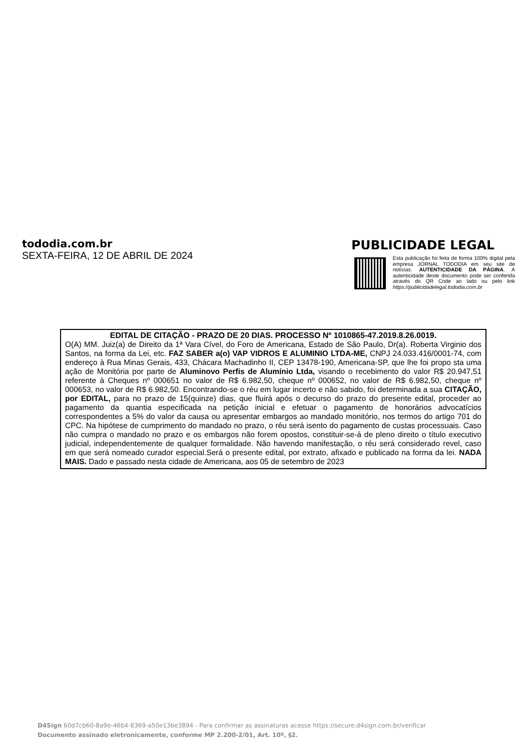tododia.com.br
SEXTA-FEIRA, 12 DE ABRIL DE 2024
PUBLICIDADE LEGAL
Esta publicação foi feita de forma 100% digital pela empresa JORNAL TODODIA em seu site de notícias. AUTENTICIDADE DA PÁGINA. A autenticidade deste documento pode ser conferida através do QR Code ao lado ou pelo link https://publicidadelegal.tododia.com.br
EDITAL DE CITAÇÃO - PRAZO DE 20 DIAS. PROCESSO Nº 1010865-47.2019.8.26.0019.
O(A) MM. Juiz(a) de Direito da 1ª Vara Cível, do Foro de Americana, Estado de São Paulo, Dr(a). Roberta Virginio dos Santos, na forma da Lei, etc. FAZ SABER a(o) VAP VIDROS E ALUMINIO LTDA-ME, CNPJ 24.033.416/0001-74, com endereço à Rua Minas Gerais, 433, Chácara Machadinho II, CEP 13478-190, Americana-SP, que lhe foi propo sta uma ação de Monitória por parte de Aluminovo Perfis de Alumínio Ltda, visando o recebimento do valor R$ 20.947,51 referente à Cheques nº 000651 no valor de R$ 6.982,50, cheque nº 000652, no valor de R$ 6.982,50, cheque nº 000653, no valor de R$ 6.982,50. Encontrando-se o réu em lugar incerto e não sabido, foi determinada a sua CITAÇÃO, por EDITAL, para no prazo de 15(quinze) dias, que fluirá após o decurso do prazo do presente edital, proceder ao pagamento da quantia especificada na petição inicial e efetuar o pagamento de honorários advocatícios correspondentes a 5% do valor da causa ou apresentar embargos ao mandado monitório, nos termos do artigo 701 do CPC. Na hipótese de cumprimento do mandado no prazo, o réu será isento do pagamento de custas processuais. Caso não cumpra o mandado no prazo e os embargos não forem opostos, constituir-se-á de pleno direito o título executivo judicial, independentemente de qualquer formalidade. Não havendo manifestação, o réu será considerado revel, caso em que será nomeado curador especial.Será o presente edital, por extrato, afixado e publicado na forma da lei. NADA MAIS. Dado e passado nesta cidade de Americana, aos 05 de setembro de 2023
D4Sign 60d7cb60-8a9e-46b4-8369-a50e13be3894 - Para confirmar as assinaturas acesse https://secure.d4sign.com.br/verificar
Documento assinado eletronicamente, conforme MP 2.200-2/01, Art. 10º, §2.